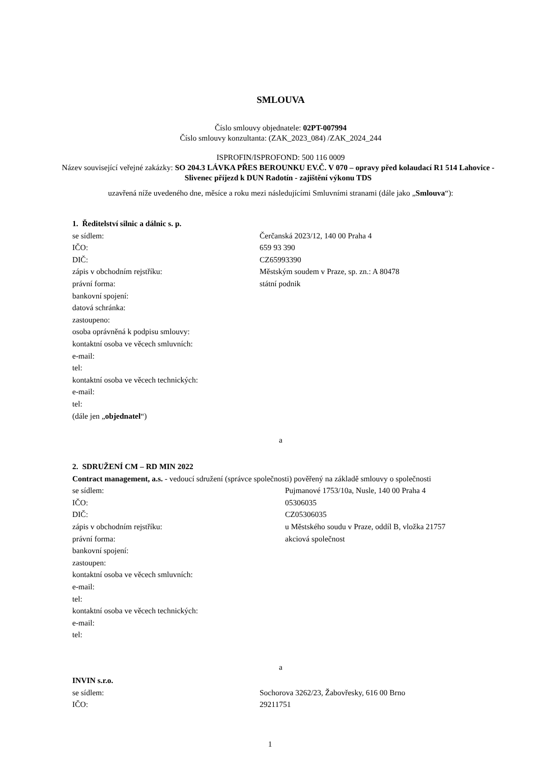SMLOUVA
Číslo smlouvy objednatele: 02PT-007994
Číslo smlouvy konzultanta: (ZAK_2023_084) /ZAK_2024_244
ISPROFIN/ISPROFOND: 500 116 0009
Název související veřejné zakázky: SO 204.3 LÁVKA PŘES BEROUNKU EV.Č. V 070 – opravy před kolaudací R1 514 Lahovice - Slivenec příjezd k DUN Radotín - zajištění výkonu TDS
uzavřená níže uvedeného dne, měsíce a roku mezi následujícími Smluvními stranami (dále jako „Smlouva“):
1. Ředitelství silnic a dálnic s. p.
se sídlem: Čerčanská 2023/12, 140 00 Praha 4
IČO: 659 93 390
DIČ: CZ65993390
zápis v obchodním rejstříku: Městským soudem v Praze, sp. zn.: A 80478
právní forma: státní podnik
bankovní spojení:
datová schránka:
zastoupeno:
osoba oprávněná k podpisu smlouvy:
kontaktní osoba ve věcech smluvních:
e-mail:
tel:
kontaktní osoba ve věcech technických:
e-mail:
tel:
(dále jen „objednatel“)
a
2. SDRUŽENÍ CM – RD MIN 2022
Contract management, a.s. - vedoucí sdružení (správce společnosti) pověřený na základě smlouvy o společnosti
se sídlem: Pujmanové 1753/10a, Nusle, 140 00 Praha 4
IČO: 05306035
DIČ: CZ05306035
zápis v obchodním rejstříku: u Městského soudu v Praze, oddíl B, vložka 21757
právní forma: akciová společnost
bankovní spojení:
zastoupen:
kontaktní osoba ve věcech smluvních:
e-mail:
tel:
kontaktní osoba ve věcech technických:
e-mail:
tel:
a
INVIN s.r.o.
se sídlem: Sochorova 3262/23, Žabovřesky, 616 00 Brno
IČO: 29211751
1